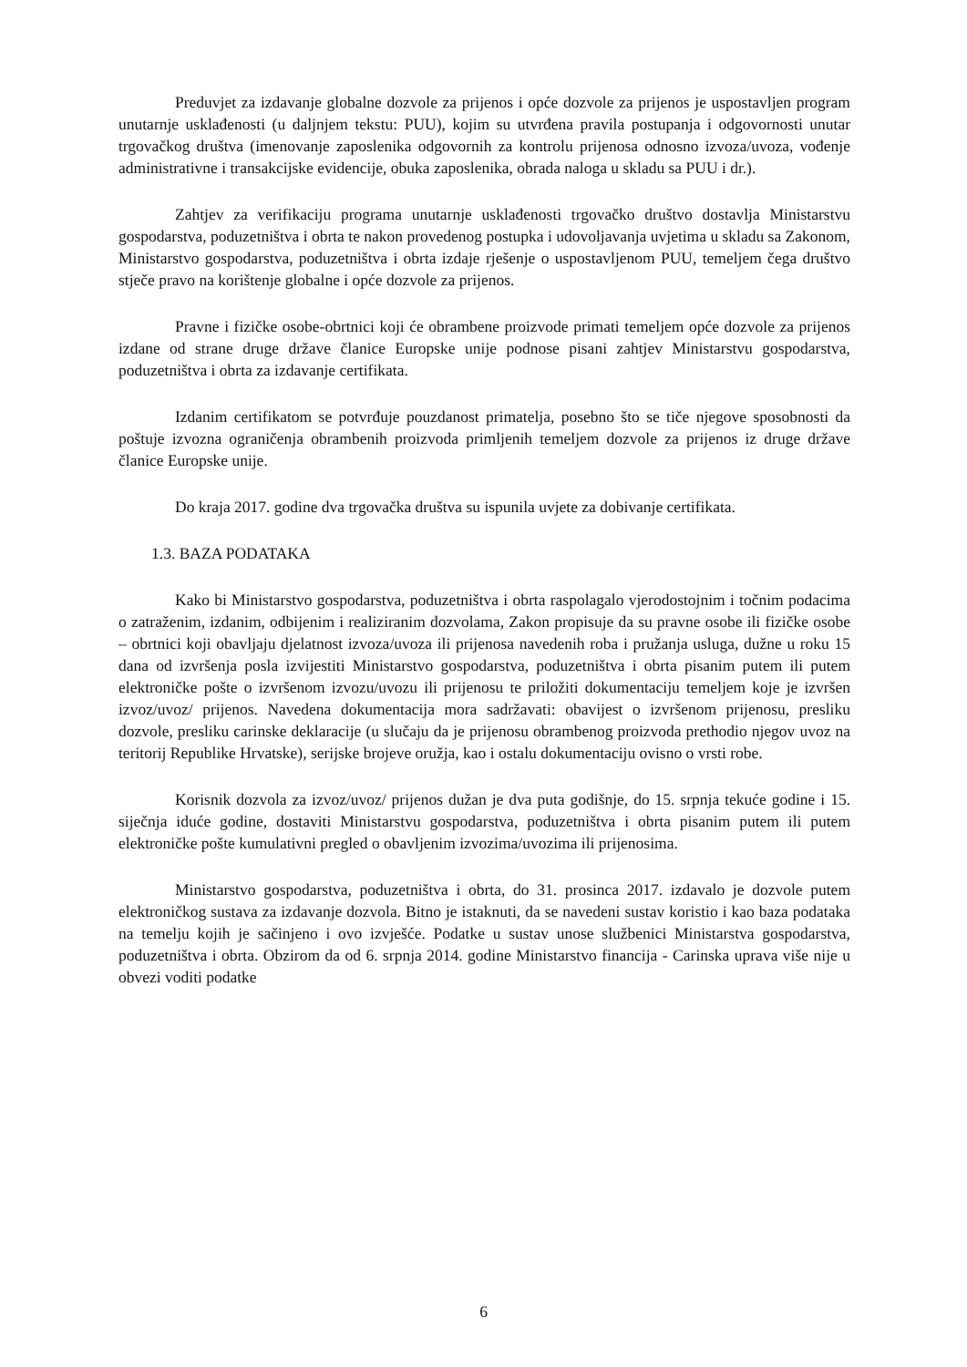Preduvjet za izdavanje globalne dozvole za prijenos i opće dozvole za prijenos je uspostavljen program unutarnje usklađenosti (u daljnjem tekstu: PUU), kojim su utvrđena pravila postupanja i odgovornosti unutar trgovačkog društva (imenovanje zaposlenika odgovornih za kontrolu prijenosa odnosno izvoza/uvoza, vođenje administrativne i transakcijske evidencije, obuka zaposlenika, obrada naloga u skladu sa PUU i dr.).
Zahtjev za verifikaciju programa unutarnje usklađenosti trgovačko društvo dostavlja Ministarstvu gospodarstva, poduzetništva i obrta te nakon provedenog postupka i udovoljavanja uvjetima u skladu sa Zakonom, Ministarstvo gospodarstva, poduzetništva i obrta izdaje rješenje o uspostavljenom PUU, temeljem čega društvo stječe pravo na korištenje globalne i opće dozvole za prijenos.
Pravne i fizičke osobe-obrtnici koji će obrambene proizvode primati temeljem opće dozvole za prijenos izdane od strane druge države članice Europske unije podnose pisani zahtjev Ministarstvu gospodarstva, poduzetništva i obrta za izdavanje certifikata.
Izdanim certifikatom se potvrđuje pouzdanost primatelja, posebno što se tiče njegove sposobnosti da poštuje izvozna ograničenja obrambenih proizvoda primljenih temeljem dozvole za prijenos iz druge države članice Europske unije.
Do kraja 2017. godine dva trgovačka društva su ispunila uvjete za dobivanje certifikata.
1.3. BAZA PODATAKA
Kako bi Ministarstvo gospodarstva, poduzetništva i obrta raspolagalo vjerodostojnim i točnim podacima o zatraženim, izdanim, odbijenim i realiziranim dozvolama, Zakon propisuje da su pravne osobe ili fizičke osobe – obrtnici koji obavljaju djelatnost izvoza/uvoza ili prijenosa navedenih roba i pružanja usluga, dužne u roku 15 dana od izvršenja posla izvijestiti Ministarstvo gospodarstva, poduzetništva i obrta pisanim putem ili putem elektroničke pošte o izvršenom izvozu/uvozu ili prijenosu te priložiti dokumentaciju temeljem koje je izvršen izvoz/uvoz/ prijenos. Navedena dokumentacija mora sadržavati: obavijest o izvršenom prijenosu, presliku dozvole, presliku carinske deklaracije (u slučaju da je prijenosu obrambenog proizvoda prethodio njegov uvoz na teritorij Republike Hrvatske), serijske brojeve oružja, kao i ostalu dokumentaciju ovisno o vrsti robe.
Korisnik dozvola za izvoz/uvoz/ prijenos dužan je dva puta godišnje, do 15. srpnja tekuće godine i 15. siječnja iduće godine, dostaviti Ministarstvu gospodarstva, poduzetništva i obrta pisanim putem ili putem elektroničke pošte kumulativni pregled o obavljenim izvozima/uvozima ili prijenosima.
Ministarstvo gospodarstva, poduzetništva i obrta, do 31. prosinca 2017. izdavalo je dozvole putem elektroničkog sustava za izdavanje dozvola. Bitno je istaknuti, da se navedeni sustav koristio i kao baza podataka na temelju kojih je sačinjeno i ovo izvješće. Podatke u sustav unose službenici Ministarstva gospodarstva, poduzetništva i obrta. Obzirom da od 6. srpnja 2014. godine Ministarstvo financija - Carinska uprava više nije u obvezi voditi podatke
6